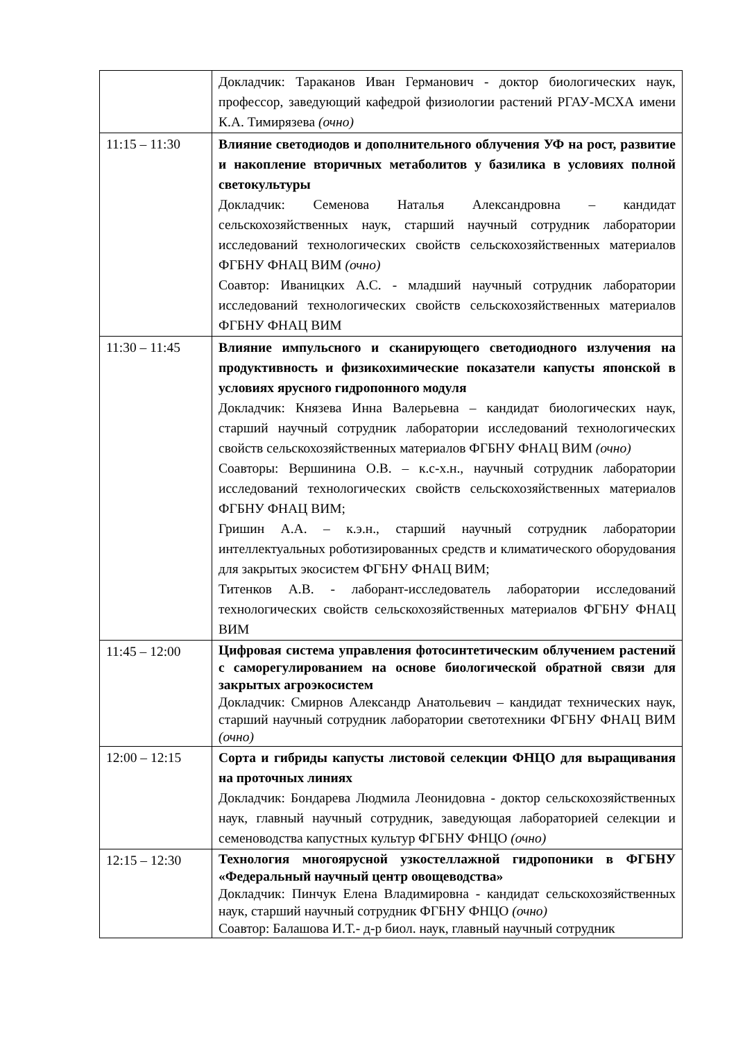| | Докладчик: Тараканов Иван Германович - доктор биологических наук, профессор, заведующий кафедрой физиологии растений РГАУ-МСХА имени К.А. Тимирязева (очно) |
| 11:15 – 11:30 | Влияние светодиодов и дополнительного облучения УФ на рост, развитие и накопление вторичных метаболитов у базилика в условиях полной светокультуры Докладчик: Семенова Наталья Александровна – кандидат сельскохозяйственных наук, старший научный сотрудник лаборатории исследований технологических свойств сельскохозяйственных материалов ФГБНУ ФНАЦ ВИМ (очно) Соавтор: Иваницких А.С. - младший научный сотрудник лаборатории исследований технологических свойств сельскохозяйственных материалов ФГБНУ ФНАЦ ВИМ |
| 11:30 – 11:45 | Влияние импульсного и сканирующего светодиодного излучения на продуктивность и физикохимические показатели капусты японской в условиях ярусного гидропонного модуля Докладчик: Князева Инна Валерьевна – кандидат биологических наук, старший научный сотрудник лаборатории исследований технологических свойств сельскохозяйственных материалов ФГБНУ ФНАЦ ВИМ (очно) Соавторы: Вершинина О.В. – к.с-х.н., научный сотрудник лаборатории исследований технологических свойств сельскохозяйственных материалов ФГБНУ ФНАЦ ВИМ; Гришин А.А. – к.э.н., старший научный сотрудник лаборатории интеллектуальных роботизированных средств и климатического оборудования для закрытых экосистем ФГБНУ ФНАЦ ВИМ; Титенков А.В. - лаборант-исследователь лаборатории исследований технологических свойств сельскохозяйственных материалов ФГБНУ ФНАЦ ВИМ |
| 11:45 – 12:00 | Цифровая система управления фотосинтетическим облучением растений с саморегулированием на основе биологической обратной связи для закрытых агроэкосистем Докладчик: Смирнов Александр Анатольевич – кандидат технических наук, старший научный сотрудник лаборатории светотехники ФГБНУ ФНАЦ ВИМ (очно) |
| 12:00 – 12:15 | Сорта и гибриды капусты листовой селекции ФНЦО для выращивания на проточных линиях Докладчик: Бондарева Людмила Леонидовна - доктор сельскохозяйственных наук, главный научный сотрудник, заведующая лабораторией селекции и семеноводства капустных культур ФГБНУ ФНЦО (очно) |
| 12:15 – 12:30 | Технология многоярусной узкостеллажной гидропоники в ФГБНУ «Федеральный научный центр овощеводства» Докладчик: Пинчук Елена Владимировна - кандидат сельскохозяйственных наук, старший научный сотрудник ФГБНУ ФНЦО (очно) Соавтор: Балашова И.Т.- д-р биол. наук, главный научный сотрудник |